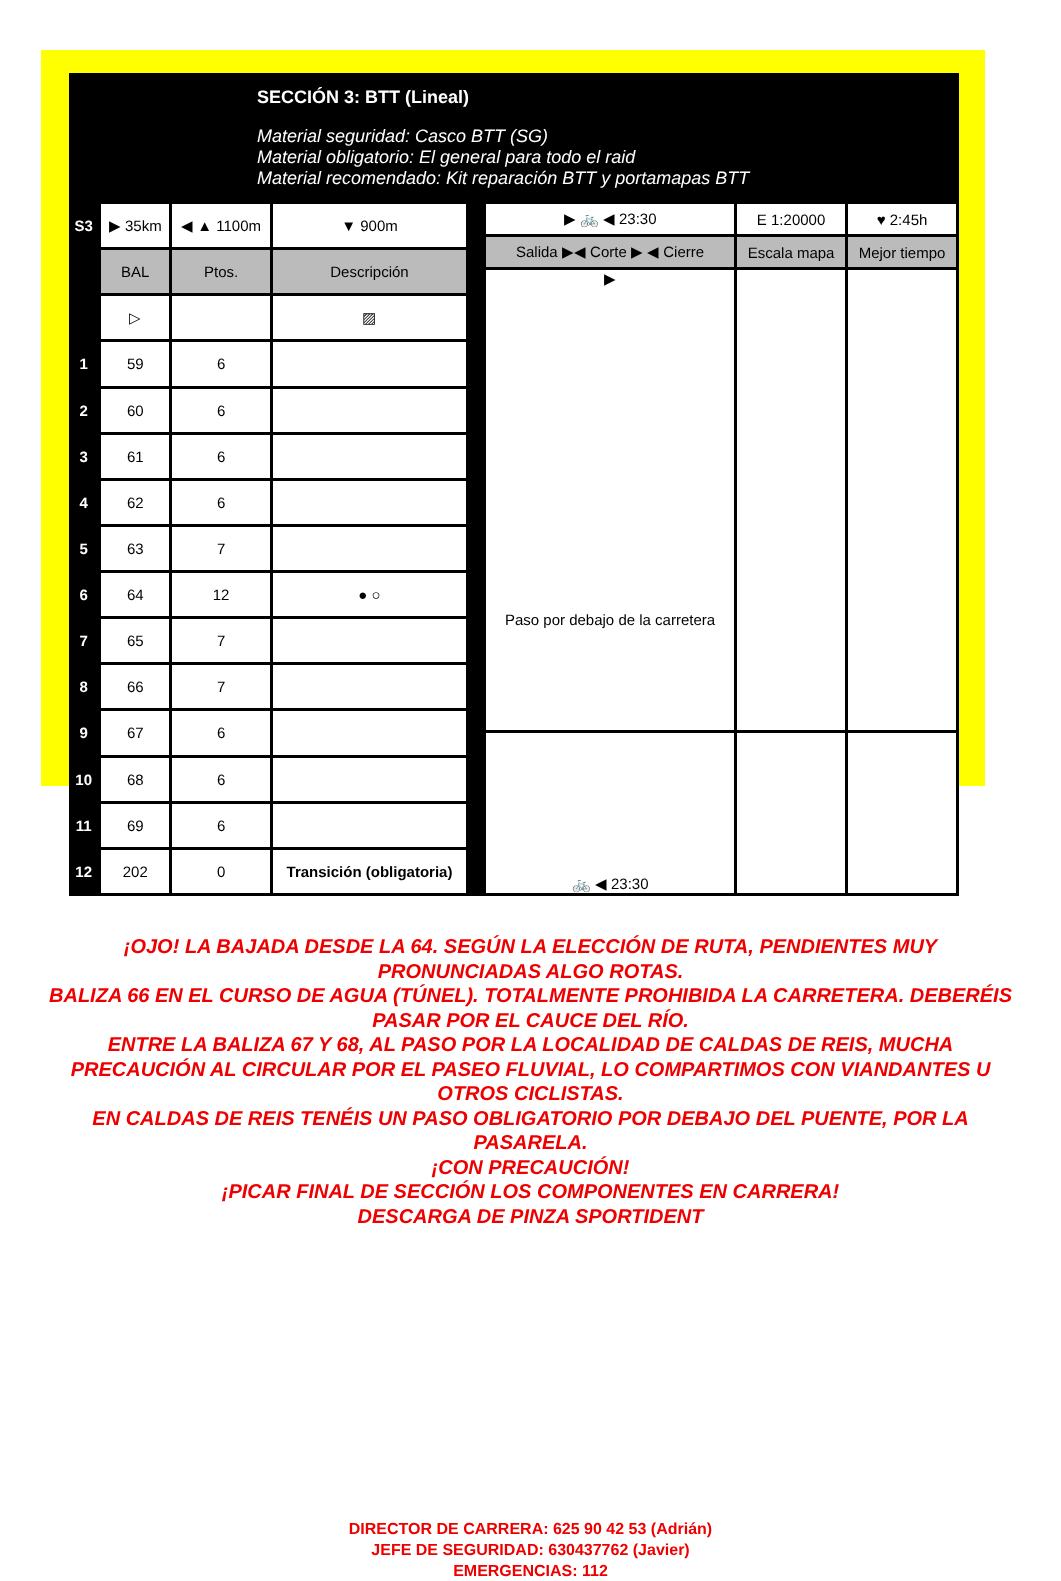SECCIÓN 3: BTT (Lineal)
Material seguridad: Casco BTT (SG)
Material obligatorio: El general para todo el raid
Material recomendado: Kit reparación BTT y portamapas BTT
| S3 | ▶ 35km | ◀ ▲ 1100m | ▼ 900m |
| | BAL | Ptos. | Descripción |
| | ▷ | | ▨ |
| 1 | 59 | 6 | |
| 2 | 60 | 6 | |
| 3 | 61 | 6 | |
| 4 | 62 | 6 | |
| 5 | 63 | 7 | |
| 6 | 64 | 12 | ● ○ |
| 7 | 65 | 7 | |
| 8 | 66 | 7 | |
| 9 | 67 | 6 | |
| 10 | 68 | 6 | |
| 11 | 69 | 6 | |
| 12 | 202 | 0 | Transición (obligatoria) |
| ▶ 🚲 ◀ 23:30 | E 1:20000 | ♥ 2:45h |
| Salida ▶◀ Corte ▶ ◀ Cierre | Escala mapa | Mejor tiempo |
| ▶ Paso por debajo de la carretera | | |
| 🚲 ◀ 23:30 | | |
¡OJO! LA BAJADA DESDE LA 64. SEGÚN LA ELECCIÓN DE RUTA, PENDIENTES MUY PRONUNCIADAS ALGO ROTAS.
BALIZA 66 EN EL CURSO DE AGUA (TÚNEL). TOTALMENTE PROHIBIDA LA CARRETERA. DEBERÉIS PASAR POR EL CAUCE DEL RÍO.
ENTRE LA BALIZA 67 Y 68, AL PASO POR LA LOCALIDAD DE CALDAS DE REIS, MUCHA PRECAUCIÓN AL CIRCULAR POR EL PASEO FLUVIAL, LO COMPARTIMOS CON VIANDANTES U OTROS CICLISTAS.
EN CALDAS DE REIS TENÉIS UN PASO OBLIGATORIO POR DEBAJO DEL PUENTE, POR LA PASARELA.
¡CON PRECAUCIÓN!
¡PICAR FINAL DE SECCIÓN LOS COMPONENTES EN CARRERA!
DESCARGA DE PINZA SPORTIDENT
DIRECTOR DE CARRERA: 625 90 42 53 (Adrián)
JEFE DE SEGURIDAD: 630437762 (Javier)
EMERGENCIAS: 112